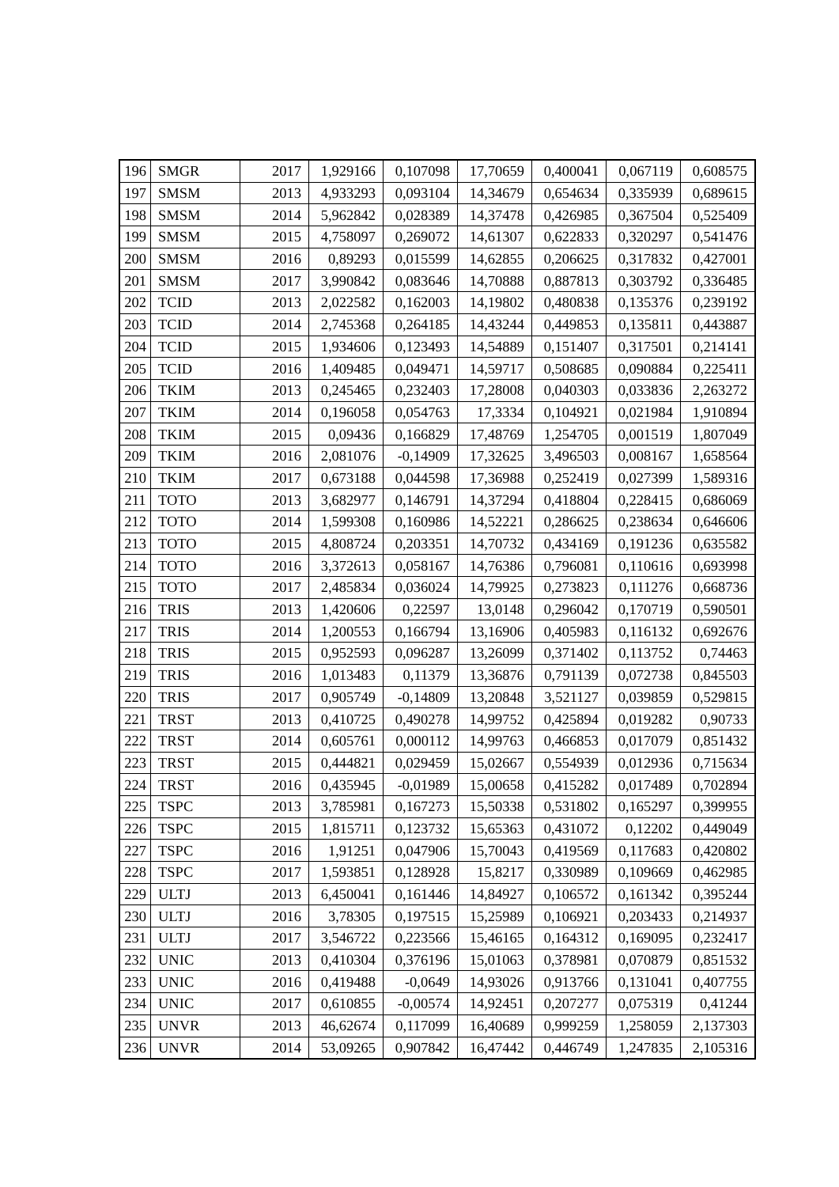| 196 | SMGR | 2017 | 1,929166 | 0,107098 | 17,70659 | 0,400041 | 0,067119 | 0,608575 |
| 197 | SMSM | 2013 | 4,933293 | 0,093104 | 14,34679 | 0,654634 | 0,335939 | 0,689615 |
| 198 | SMSM | 2014 | 5,962842 | 0,028389 | 14,37478 | 0,426985 | 0,367504 | 0,525409 |
| 199 | SMSM | 2015 | 4,758097 | 0,269072 | 14,61307 | 0,622833 | 0,320297 | 0,541476 |
| 200 | SMSM | 2016 | 0,89293 | 0,015599 | 14,62855 | 0,206625 | 0,317832 | 0,427001 |
| 201 | SMSM | 2017 | 3,990842 | 0,083646 | 14,70888 | 0,887813 | 0,303792 | 0,336485 |
| 202 | TCID | 2013 | 2,022582 | 0,162003 | 14,19802 | 0,480838 | 0,135376 | 0,239192 |
| 203 | TCID | 2014 | 2,745368 | 0,264185 | 14,43244 | 0,449853 | 0,135811 | 0,443887 |
| 204 | TCID | 2015 | 1,934606 | 0,123493 | 14,54889 | 0,151407 | 0,317501 | 0,214141 |
| 205 | TCID | 2016 | 1,409485 | 0,049471 | 14,59717 | 0,508685 | 0,090884 | 0,225411 |
| 206 | TKIM | 2013 | 0,245465 | 0,232403 | 17,28008 | 0,040303 | 0,033836 | 2,263272 |
| 207 | TKIM | 2014 | 0,196058 | 0,054763 | 17,3334 | 0,104921 | 0,021984 | 1,910894 |
| 208 | TKIM | 2015 | 0,09436 | 0,166829 | 17,48769 | 1,254705 | 0,001519 | 1,807049 |
| 209 | TKIM | 2016 | 2,081076 | -0,14909 | 17,32625 | 3,496503 | 0,008167 | 1,658564 |
| 210 | TKIM | 2017 | 0,673188 | 0,044598 | 17,36988 | 0,252419 | 0,027399 | 1,589316 |
| 211 | TOTO | 2013 | 3,682977 | 0,146791 | 14,37294 | 0,418804 | 0,228415 | 0,686069 |
| 212 | TOTO | 2014 | 1,599308 | 0,160986 | 14,52221 | 0,286625 | 0,238634 | 0,646606 |
| 213 | TOTO | 2015 | 4,808724 | 0,203351 | 14,70732 | 0,434169 | 0,191236 | 0,635582 |
| 214 | TOTO | 2016 | 3,372613 | 0,058167 | 14,76386 | 0,796081 | 0,110616 | 0,693998 |
| 215 | TOTO | 2017 | 2,485834 | 0,036024 | 14,79925 | 0,273823 | 0,111276 | 0,668736 |
| 216 | TRIS | 2013 | 1,420606 | 0,22597 | 13,0148 | 0,296042 | 0,170719 | 0,590501 |
| 217 | TRIS | 2014 | 1,200553 | 0,166794 | 13,16906 | 0,405983 | 0,116132 | 0,692676 |
| 218 | TRIS | 2015 | 0,952593 | 0,096287 | 13,26099 | 0,371402 | 0,113752 | 0,74463 |
| 219 | TRIS | 2016 | 1,013483 | 0,11379 | 13,36876 | 0,791139 | 0,072738 | 0,845503 |
| 220 | TRIS | 2017 | 0,905749 | -0,14809 | 13,20848 | 3,521127 | 0,039859 | 0,529815 |
| 221 | TRST | 2013 | 0,410725 | 0,490278 | 14,99752 | 0,425894 | 0,019282 | 0,90733 |
| 222 | TRST | 2014 | 0,605761 | 0,000112 | 14,99763 | 0,466853 | 0,017079 | 0,851432 |
| 223 | TRST | 2015 | 0,444821 | 0,029459 | 15,02667 | 0,554939 | 0,012936 | 0,715634 |
| 224 | TRST | 2016 | 0,435945 | -0,01989 | 15,00658 | 0,415282 | 0,017489 | 0,702894 |
| 225 | TSPC | 2013 | 3,785981 | 0,167273 | 15,50338 | 0,531802 | 0,165297 | 0,399955 |
| 226 | TSPC | 2015 | 1,815711 | 0,123732 | 15,65363 | 0,431072 | 0,12202 | 0,449049 |
| 227 | TSPC | 2016 | 1,91251 | 0,047906 | 15,70043 | 0,419569 | 0,117683 | 0,420802 |
| 228 | TSPC | 2017 | 1,593851 | 0,128928 | 15,8217 | 0,330989 | 0,109669 | 0,462985 |
| 229 | ULTJ | 2013 | 6,450041 | 0,161446 | 14,84927 | 0,106572 | 0,161342 | 0,395244 |
| 230 | ULTJ | 2016 | 3,78305 | 0,197515 | 15,25989 | 0,106921 | 0,203433 | 0,214937 |
| 231 | ULTJ | 2017 | 3,546722 | 0,223566 | 15,46165 | 0,164312 | 0,169095 | 0,232417 |
| 232 | UNIC | 2013 | 0,410304 | 0,376196 | 15,01063 | 0,378981 | 0,070879 | 0,851532 |
| 233 | UNIC | 2016 | 0,419488 | -0,0649 | 14,93026 | 0,913766 | 0,131041 | 0,407755 |
| 234 | UNIC | 2017 | 0,610855 | -0,00574 | 14,92451 | 0,207277 | 0,075319 | 0,41244 |
| 235 | UNVR | 2013 | 46,62674 | 0,117099 | 16,40689 | 0,999259 | 1,258059 | 2,137303 |
| 236 | UNVR | 2014 | 53,09265 | 0,907842 | 16,47442 | 0,446749 | 1,247835 | 2,105316 |